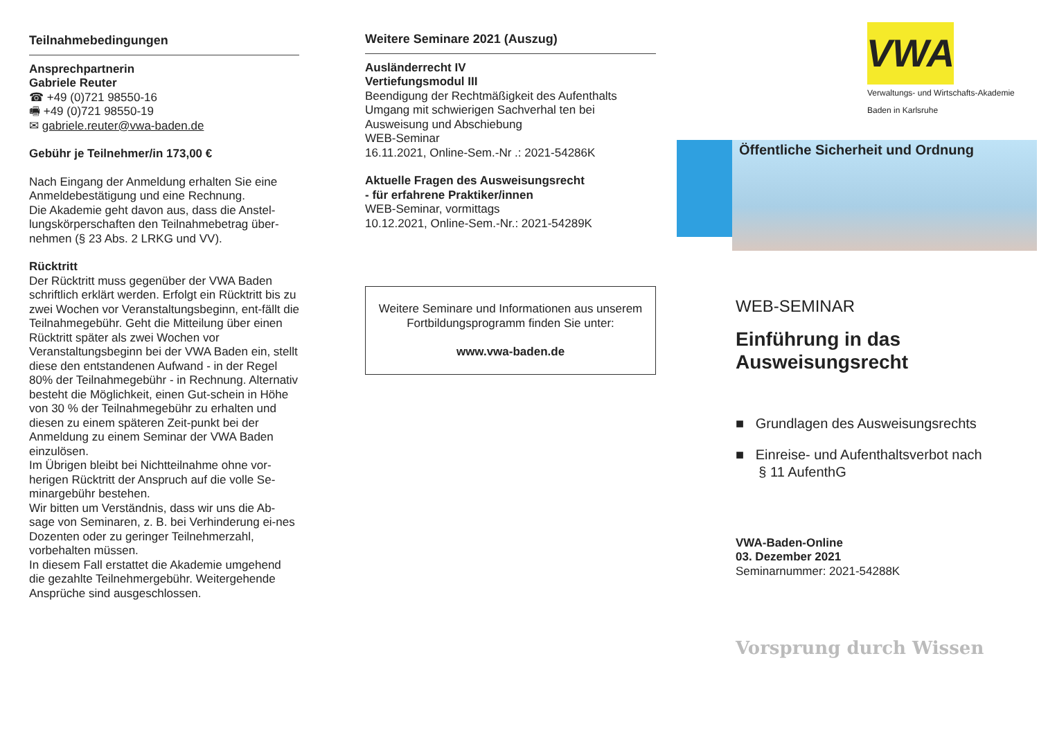Teilnahmebedingungen
Ansprechpartnerin
Gabriele Reuter
☎ +49 (0)721 98550-16
🖷 +49 (0)721 98550-19
✉ gabriele.reuter@vwa-baden.de
Gebühr je Teilnehmer/in 173,00 €
Nach Eingang der Anmeldung erhalten Sie eine Anmeldebestätigung und eine Rechnung.
Die Akademie geht davon aus, dass die Anstel-lungskörperschaften den Teilnahmebetrag über-nehmen (§ 23 Abs. 2 LRKG und VV).
Rücktritt
Der Rücktritt muss gegenüber der VWA Baden schriftlich erklärt werden. Erfolgt ein Rücktritt bis zu zwei Wochen vor Veranstaltungsbeginn, ent-fällt die Teilnahmegebühr. Geht die Mitteilung über einen Rücktritt später als zwei Wochen vor Veranstaltungsbeginn bei der VWA Baden ein, stellt diese den entstandenen Aufwand - in der Regel 80% der Teilnahmegebühr - in Rechnung. Alternativ besteht die Möglichkeit, einen Gut-schein in Höhe von 30 % der Teilnahmegebühr zu erhalten und diesen zu einem späteren Zeit-punkt bei der Anmeldung zu einem Seminar der VWA Baden einzulösen.
Im Übrigen bleibt bei Nichtteilnahme ohne vor-herigen Rücktritt der Anspruch auf die volle Se-minargebühr bestehen.
Wir bitten um Verständnis, dass wir uns die Ab-sage von Seminaren, z. B. bei Verhinderung ei-nes Dozenten oder zu geringer Teilnehmerzahl, vorbehalten müssen.
In diesem Fall erstattet die Akademie umgehend die gezahlte Teilnehmergebühr. Weitergehende Ansprüche sind ausgeschlossen.
Weitere Seminare 2021 (Auszug)
Ausländerrecht IV
Vertiefungsmodul III
Beendigung der Rechtmäßigkeit des Aufenthalts
Umgang mit schwierigen Sachverhal ten bei Ausweisung und Abschiebung
WEB-Seminar
16.11.2021, Online-Sem.-Nr .: 2021-54286K
Aktuelle Fragen des Ausweisungsrecht
- für erfahrene Praktiker/innen
WEB-Seminar, vormittags
10.12.2021, Online-Sem.-Nr.: 2021-54289K
Weitere Seminare und Informationen aus unserem Fortbildungsprogramm finden Sie unter:
www.vwa-baden.de
VWA
Verwaltungs- und Wirtschafts-Akademie
Baden in Karlsruhe
Öffentliche Sicherheit und Ordnung
WEB-SEMINAR
Einführung in das Ausweisungsrecht
■ Grundlagen des Ausweisungsrechts
■ Einreise- und Aufenthaltsverbot nach
§ 11 AufenthG
VWA-Baden-Online
03. Dezember 2021
Seminarnummer: 2021-54288K
Vorsprung durch Wissen